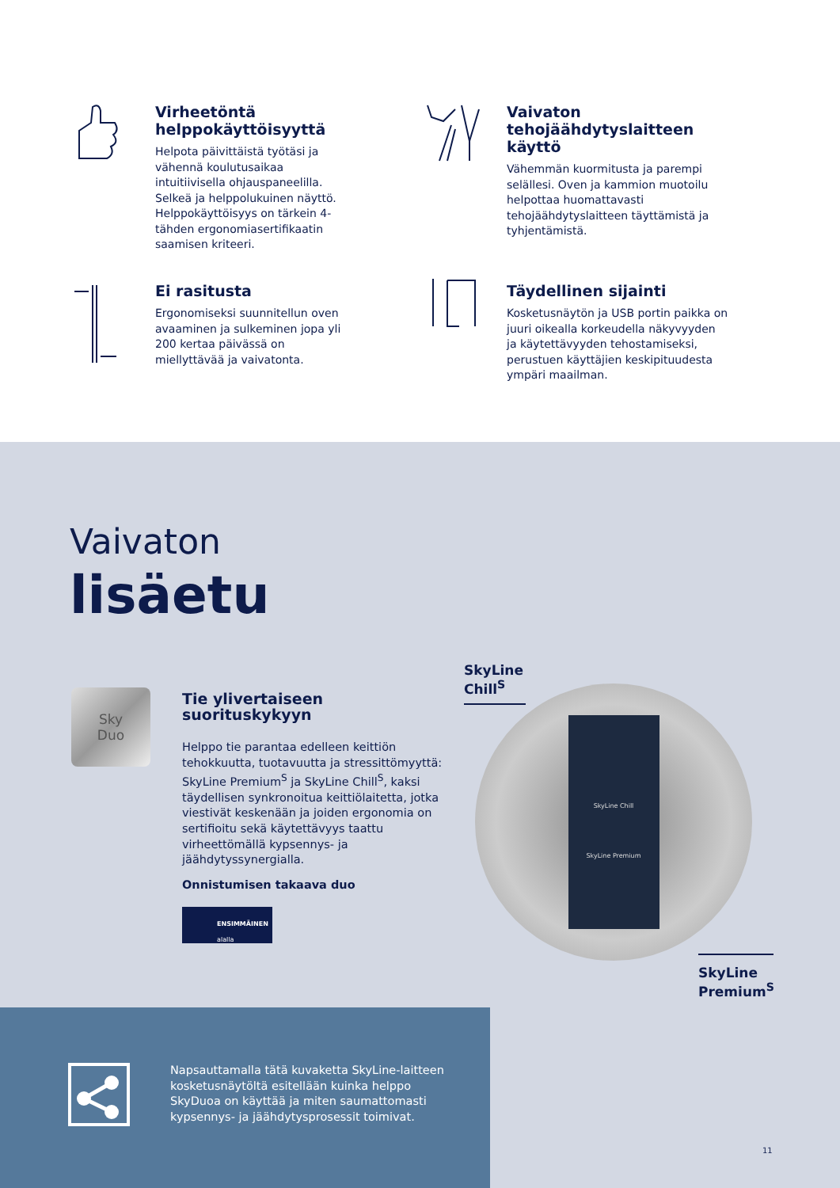Virheetöntä helppokäyttöisyyttä
Helpota päivittäistä työtäsi ja vähennä koulutusaikaa intuitiivisella ohjauspaneelilla. Selkeä ja helppolukuinen näyttö. Helppokäyttöisyys on tärkein 4-tähden ergonomiasertifikaatin saamisen kriteeri.
Vaivaton tehojäähdytyslaitteen käyttö
Vähemmän kuormitusta ja parempi selällesi. Oven ja kammion muotoilu helpottaa huomattavasti tehojäähdytyslaitteen täyttämistä ja tyhjentämistä.
Ei rasitusta
Ergonomiseksi suunnitellun oven avaaminen ja sulkeminen jopa yli 200 kertaa päivässä on miellyttävää ja vaivatonta.
Täydellinen sijainti
Kosketusnäytön ja USB portin paikka on juuri oikealla korkeudella näkyvyyden ja käytettävyyden tehostamiseksi, perustuen käyttäjien keskipituudesta ympäri maailman.
Vaivaton
lisäetu
Sky
Duo
Tie ylivertaiseen suorituskykyyn
Helppo tie parantaa edelleen keittiön tehokkuutta, tuotavuutta ja stressittömyyttä: SkyLine Premium<sup>S</sup> ja SkyLine Chill<sup>S</sup>, kaksi täydellisen synkronoitua keittiölaitetta, jotka viestivät keskenään ja joiden ergonomia on sertifioitu sekä käytettävyys taattu virheettömällä kypsennys- ja jäähdytyssynergialla.
Onnistumisen takaava duo
ENSIMMÄINEN
alalla
SkyLine Chill<sup>S</sup>
SkyLine Chill
SkyLine Premium
SkyLine Premium<sup>S</sup>
Napsauttamalla tätä kuvaketta SkyLine-laitteen kosketusnäytöltä esitellään kuinka helppo SkyDuoa on käyttää ja miten saumattomasti kypsennys- ja jäähdytysprosessit toimivat.
11